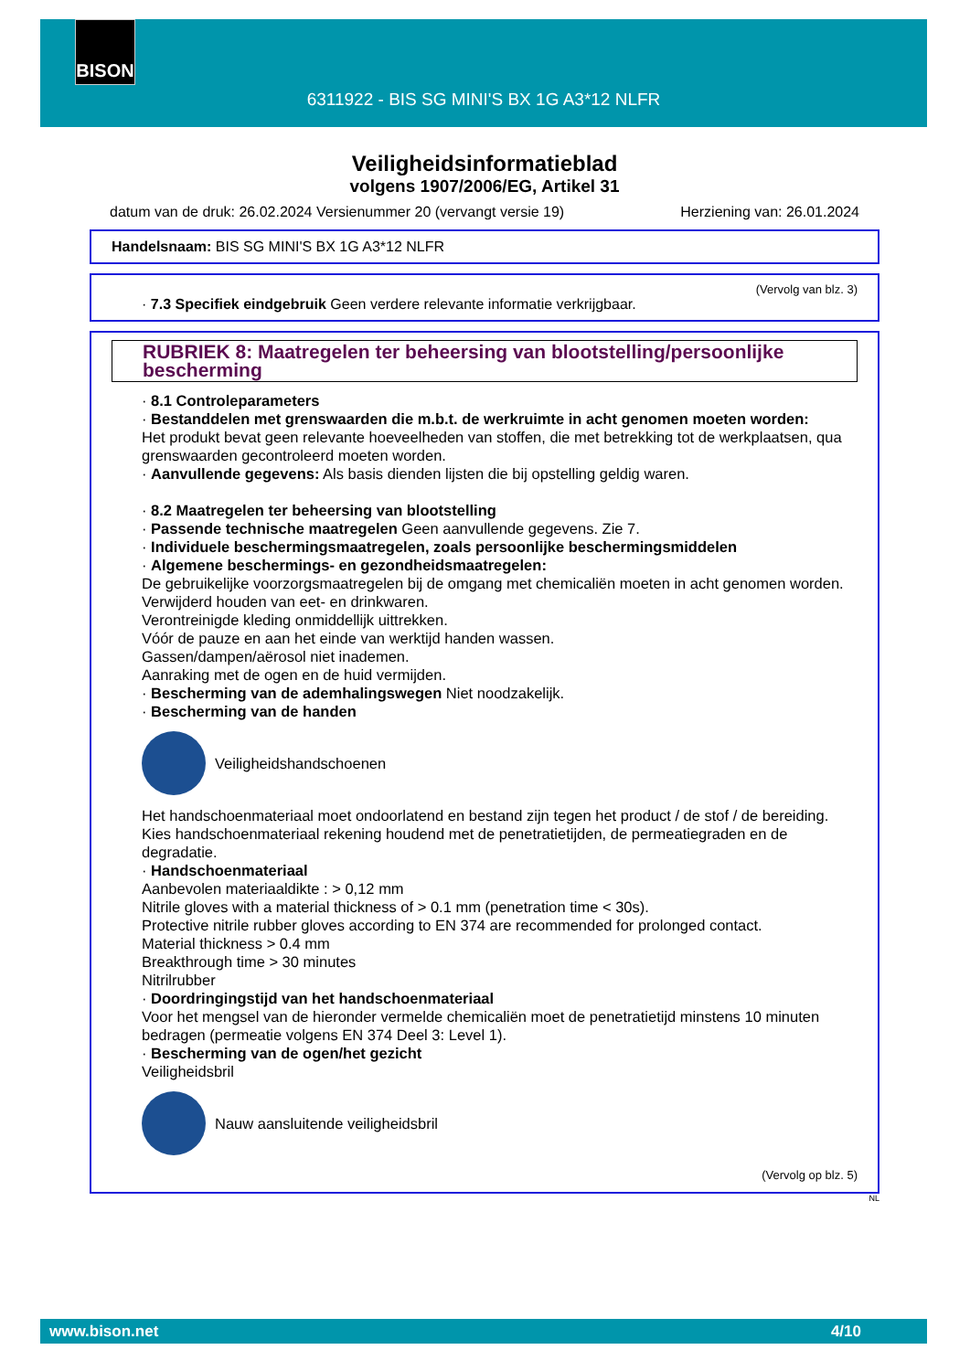BISON
6311922 - BIS SG MINI'S BX 1G A3*12 NLFR
Veiligheidsinformatieblad
volgens 1907/2006/EG, Artikel 31
datum van de druk: 26.02.2024 Versienummer 20 (vervangt versie 19) Herziening van: 26.01.2024
Handelsnaam: BIS SG MINI'S BX 1G A3*12 NLFR
(Vervolg van blz. 3)
· 7.3 Specifiek eindgebruik Geen verdere relevante informatie verkrijgbaar.
RUBRIEK 8: Maatregelen ter beheersing van blootstelling/persoonlijke bescherming
· 8.1 Controleparameters
· Bestanddelen met grenswaarden die m.b.t. de werkruimte in acht genomen moeten worden:
Het produkt bevat geen relevante hoeveelheden van stoffen, die met betrekking tot de werkplaatsen, qua grenswaarden gecontroleerd moeten worden.
· Aanvullende gegevens: Als basis dienden lijsten die bij opstelling geldig waren.
· 8.2 Maatregelen ter beheersing van blootstelling
· Passende technische maatregelen Geen aanvullende gegevens. Zie 7.
· Individuele beschermingsmaatregelen, zoals persoonlijke beschermingsmiddelen
· Algemene beschermings- en gezondheidsmaatregelen:
De gebruikelijke voorzorgsmaatregelen bij de omgang met chemicaliën moeten in acht genomen worden.
Verwijderd houden van eet- en drinkwaren.
Verontreinigde kleding onmiddellijk uittrekken.
Vóór de pauze en aan het einde van werktijd handen wassen.
Gassen/dampen/aërosol niet inademen.
Aanraking met de ogen en de huid vermijden.
· Bescherming van de ademhalingswegen Niet noodzakelijk.
· Bescherming van de handen
Veiligheidshandschoenen
Het handschoenmateriaal moet ondoorlatend en bestand zijn tegen het product / de stof / de bereiding.
Kies handschoenmateriaal rekening houdend met de penetratietijden, de permeatiegraden en de degradatie.
· Handschoenmateriaal
Aanbevolen materiaaldikte : > 0,12 mm
Nitrile gloves with a material thickness of > 0.1 mm (penetration time < 30s).
Protective nitrile rubber gloves according to EN 374 are recommended for prolonged contact.
Material thickness > 0.4 mm
Breakthrough time > 30 minutes
Nitrilrubber
· Doordringingstijd van het handschoenmateriaal
Voor het mengsel van de hieronder vermelde chemicaliën moet de penetratietijd minstens 10 minuten bedragen (permeatie volgens EN 374 Deel 3: Level 1).
· Bescherming van de ogen/het gezicht
Veiligheidsbril
Nauw aansluitende veiligheidsbril
(Vervolg op blz. 5)
NL
www.bison.net 4/10